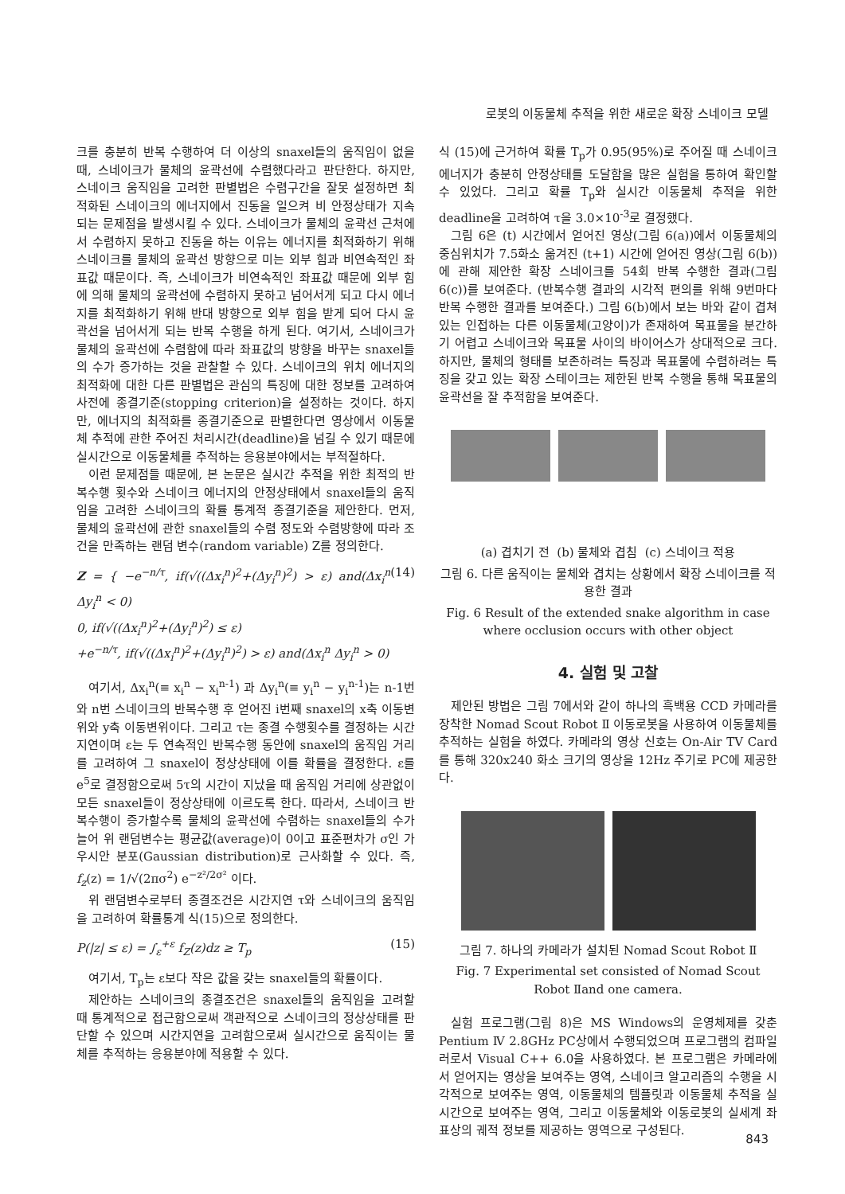로봇의 이동물체 추적을 위한 새로운 확장 스네이크 모델
크를 충분히 반복 수행하여 더 이상의 snaxel들의 움직임이 없을 때, 스네이크가 물체의 윤곽선에 수렴했다라고 판단한다. 하지만, 스네이크 움직임을 고려한 판별법은 수렴구간을 잘못 설정하면 최적화된 스네이크의 에너지에서 진동을 일으켜 비 안정상태가 지속되는 문제점을 발생시킬 수 있다. 스네이크가 물체의 윤곽선 근처에서 수렴하지 못하고 진동을 하는 이유는 에너지를 최적화하기 위해 스네이크를 물체의 윤곽선 방향으로 미는 외부 힘과 비연속적인 좌표값 때문이다. 즉, 스네이크가 비연속적인 좌표값 때문에 외부 힘에 의해 물체의 윤곽선에 수렴하지 못하고 넘어서게 되고 다시 에너지를 최적화하기 위해 반대 방향으로 외부 힘을 받게 되어 다시 윤곽선을 넘어서게 되는 반복 수행을 하게 된다. 여기서, 스네이크가 물체의 윤곽선에 수렴함에 따라 좌표값의 방향을 바꾸는 snaxel들의 수가 증가하는 것을 관찰할 수 있다. 스네이크의 위치 에너지의 최적화에 대한 다른 판별법은 관심의 특징에 대한 정보를 고려하여 사전에 종결기준(stopping criterion)을 설정하는 것이다. 하지만, 에너지의 최적화를 종결기준으로 판별한다면 영상에서 이동물체 추적에 관한 주어진 처리시간(deadline)을 넘길 수 있기 때문에 실시간으로 이동물체를 추적하는 응용분야에서는 부적절하다.
이런 문제점들 때문에, 본 논문은 실시간 추적을 위한 최적의 반복수행 횟수와 스네이크 에너지의 안정상태에서 snaxel들의 움직임을 고려한 스네이크의 확률 통계적 종결기준을 제안한다. 먼저, 물체의 윤곽선에 관한 snaxel들의 수렴 정도와 수렴방향에 따라 조건을 만족하는 랜덤 변수(random variable) Z를 정의한다.
Z = { −e<sup>−n/τ</sup>, if(√((Δx<sub>i</sub><sup>n</sup>)<sup>2</sup>+(Δy<sub>i</sub><sup>n</sup>)<sup>2</sup>) > ε) and(Δx<sub>i</sub><sup>n</sup> Δy<sub>i</sub><sup>n</sup> < 0)
0, if(√((Δx<sub>i</sub><sup>n</sup>)<sup>2</sup>+(Δy<sub>i</sub><sup>n</sup>)<sup>2</sup>) ≤ ε)
+e<sup>−n/τ</sup>, if(√((Δx<sub>i</sub><sup>n</sup>)<sup>2</sup>+(Δy<sub>i</sub><sup>n</sup>)<sup>2</sup>) > ε) and(Δx<sub>i</sub><sup>n</sup> Δy<sub>i</sub><sup>n</sup> > 0)
(14)
여기서, Δx<sub>i</sub><sup>n</sup>(≡ x<sub>i</sub><sup>n</sup> − x<sub>i</sub><sup>n-1</sup>) 과 Δy<sub>i</sub><sup>n</sup>(≡ y<sub>i</sub><sup>n</sup> − y<sub>i</sub><sup>n-1</sup>)는 n-1번와 n번 스네이크의 반복수행 후 얻어진 i번째 snaxel의 x축 이동변위와 y축 이동변위이다. 그리고 τ는 종결 수행횟수를 결정하는 시간지연이며 ε는 두 연속적인 반복수행 동안에 snaxel의 움직임 거리를 고려하여 그 snaxel이 정상상태에 이를 확률을 결정한다. ε를 e<sup>5</sup>로 결정함으로써 5τ의 시간이 지났을 때 움직임 거리에 상관없이 모든 snaxel들이 정상상태에 이르도록 한다. 따라서, 스네이크 반복수행이 증가할수록 물체의 윤곽선에 수렴하는 snaxel들의 수가 늘어 위 랜덤변수는 평균값(average)이 0이고 표준편차가 σ인 가우시안 분포(Gaussian distribution)로 근사화할 수 있다. 즉, f<sub>z</sub>(z) = 1/√(2πσ<sup>2</sup>) e<sup>−z²/2σ²</sup> 이다.
위 랜덤변수로부터 종결조건은 시간지연 τ와 스네이크의 움직임을 고려하여 확률통계 식(15)으로 정의한다.
P(|z| ≤ ε) = ∫<sub>ε</sub><sup>+ε</sup> f<sub>Z</sub>(z)dz ≥ T<sub>p</sub> (15)
여기서, T<sub>p</sub>는 ε보다 작은 값을 갖는 snaxel들의 확률이다.
제안하는 스네이크의 종결조건은 snaxel들의 움직임을 고려할 때 통계적으로 접근함으로써 객관적으로 스네이크의 정상상태를 판단할 수 있으며 시간지연을 고려함으로써 실시간으로 움직이는 물체를 추적하는 응용분야에 적용할 수 있다.
식 (15)에 근거하여 확률 T<sub>p</sub>가 0.95(95%)로 주어질 때 스네이크 에너지가 충분히 안정상태를 도달함을 많은 실험을 통하여 확인할 수 있었다. 그리고 확률 T<sub>p</sub>와 실시간 이동물체 추적을 위한deadline을 고려하여 τ을 3.0×10<sup>-3</sup>로 결정했다.
그림 6은 (t) 시간에서 얻어진 영상(그림 6(a))에서 이동물체의 중심위치가 7.5화소 옮겨진 (t+1) 시간에 얻어진 영상(그림 6(b))에 관해 제안한 확장 스네이크를 54회 반복 수행한 결과(그림 6(c))를 보여준다. (반복수행 결과의 시각적 편의를 위해 9번마다 반복 수행한 결과를 보여준다.) 그림 6(b)에서 보는 바와 같이 겹쳐있는 인접하는 다른 이동물체(고양이)가 존재하여 목표물을 분간하기 어렵고 스네이크와 목표물 사이의 바이어스가 상대적으로 크다. 하지만, 물체의 형태를 보존하려는 특징과 목표물에 수렴하려는 특징을 갖고 있는 확장 스테이크는 제한된 반복 수행을 통해 목표물의 윤곽선을 잘 추적함을 보여준다.
(a) 겹치기 전 (b) 물체와 겹침 (c) 스네이크 적용
그림 6. 다른 움직이는 물체와 겹치는 상황에서 확장 스네이크를 적용한 결과
Fig. 6 Result of the extended snake algorithm in case where occlusion occurs with other object
4. 실험 및 고찰
제안된 방법은 그림 7에서와 같이 하나의 흑백용 CCD 카메라를 장착한 Nomad Scout Robot Ⅱ 이동로봇을 사용하여 이동물체를 추적하는 실험을 하였다. 카메라의 영상 신호는 On-Air TV Card를 통해 320x240 화소 크기의 영상을 12Hz 주기로 PC에 제공한다.
그림 7. 하나의 카메라가 설치된 Nomad Scout Robot Ⅱ
Fig. 7 Experimental set consisted of Nomad Scout Robot Ⅱand one camera.
실험 프로그램(그림 8)은 MS Windows의 운영체제를 갖춘 Pentium Ⅳ 2.8GHz PC상에서 수행되었으며 프로그램의 컴파일러로서 Visual C++ 6.0을 사용하였다. 본 프로그램은 카메라에서 얻어지는 영상을 보여주는 영역, 스네이크 알고리즘의 수행을 시각적으로 보여주는 영역, 이동물체의 템플릿과 이동물체 추적을 실시간으로 보여주는 영역, 그리고 이동물체와 이동로봇의 실세계 좌표상의 궤적 정보를 제공하는 영역으로 구성된다.
843